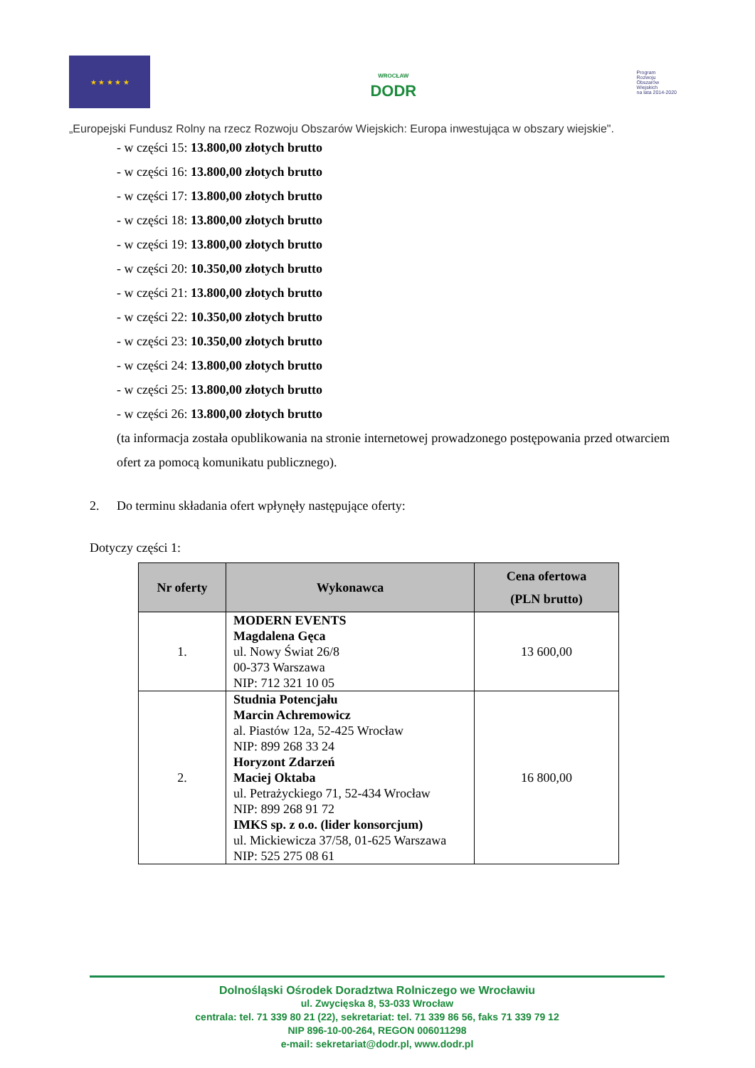★ ★ ★ ★ ★
WROCŁAW
DODR
Program
Rozwoju
Obszarów
Wiejskich
na lata 2014-2020
„Europejski Fundusz Rolny na rzecz Rozwoju Obszarów Wiejskich: Europa inwestująca w obszary wiejskie".
- w części 15: 13.800,00 złotych brutto
- w części 16: 13.800,00 złotych brutto
- w części 17: 13.800,00 złotych brutto
- w części 18: 13.800,00 złotych brutto
- w części 19: 13.800,00 złotych brutto
- w części 20: 10.350,00 złotych brutto
- w części 21: 13.800,00 złotych brutto
- w części 22: 10.350,00 złotych brutto
- w części 23: 10.350,00 złotych brutto
- w części 24: 13.800,00 złotych brutto
- w części 25: 13.800,00 złotych brutto
- w części 26: 13.800,00 złotych brutto
(ta informacja została opublikowania na stronie internetowej prowadzonego postępowania przed otwarciem ofert za pomocą komunikatu publicznego).
2. Do terminu składania ofert wpłynęły następujące oferty:
Dotyczy części 1:
| Nr oferty | Wykonawca | Cena ofertowa (PLN brutto) |
| --- | --- | --- |
| 1. | MODERN EVENTS Magdalena Gęca ul. Nowy Świat 26/8 00-373 Warszawa NIP: 712 321 10 05 | 13 600,00 |
| 2. | Studnia Potencjału Marcin Achremowicz al. Piastów 12a, 52-425 Wrocław NIP: 899 268 33 24 Horyzont Zdarzeń Maciej Oktaba ul. Petrażyckiego 71, 52-434 Wrocław NIP: 899 268 91 72 IMKS sp. z o.o. (lider konsorcjum) ul. Mickiewicza 37/58, 01-625 Warszawa NIP: 525 275 08 61 | 16 800,00 |
Dolnośląski Ośrodek Doradztwa Rolniczego we Wrocławiu
ul. Zwycięska 8, 53-033 Wrocław
centrala: tel. 71 339 80 21 (22), sekretariat: tel. 71 339 86 56, faks 71 339 79 12
NIP 896-10-00-264, REGON 006011298
e-mail: sekretariat@dodr.pl, www.dodr.pl